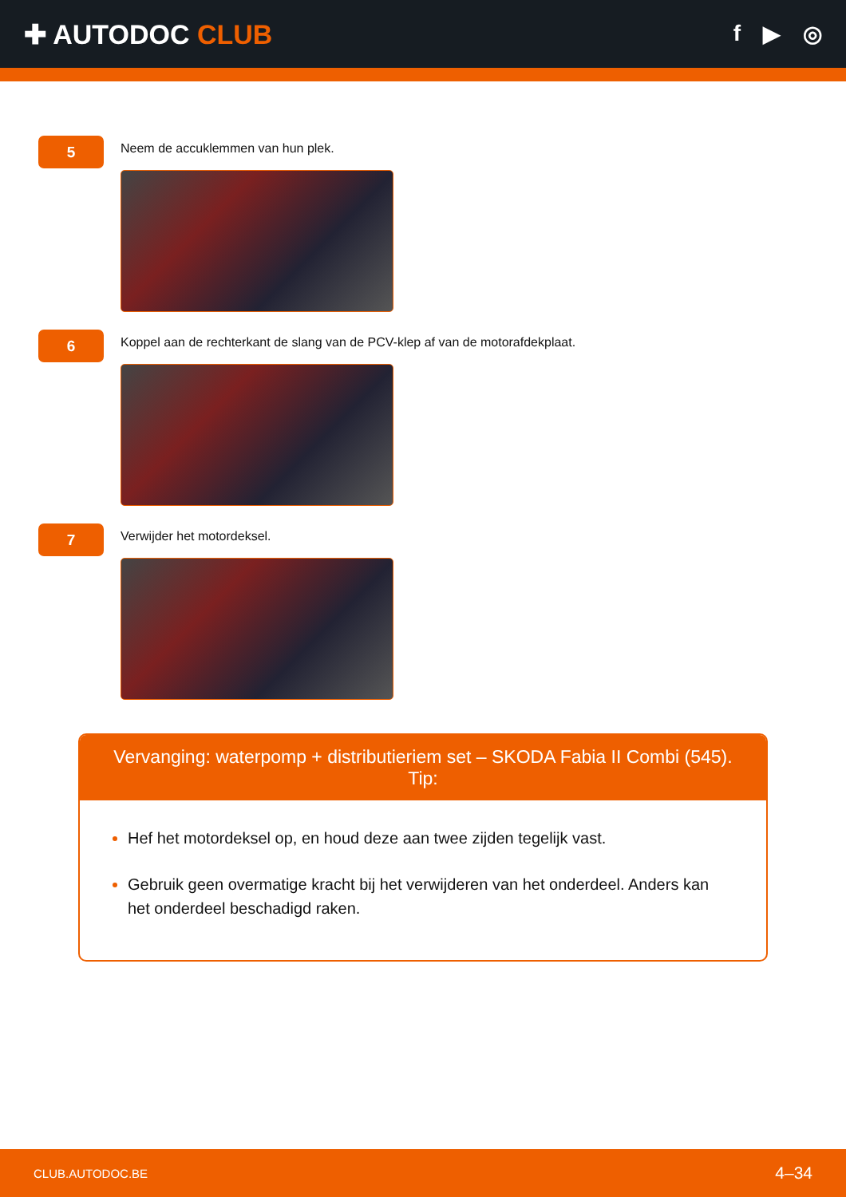✚ AUTODOC CLUB
f ▶ ◎
5
Neem de accuklemmen van hun plek.
6
Koppel aan de rechterkant de slang van de PCV-klep af van de motorafdekplaat.
7
Verwijder het motordeksel.
Vervanging: waterpomp + distributieriem set – SKODA Fabia II Combi (545).
Tip:
Hef het motordeksel op, en houd deze aan twee zijden tegelijk vast.
Gebruik geen overmatige kracht bij het verwijderen van het onderdeel. Anders kan het onderdeel beschadigd raken.
CLUB.AUTODOC.BE 4–34